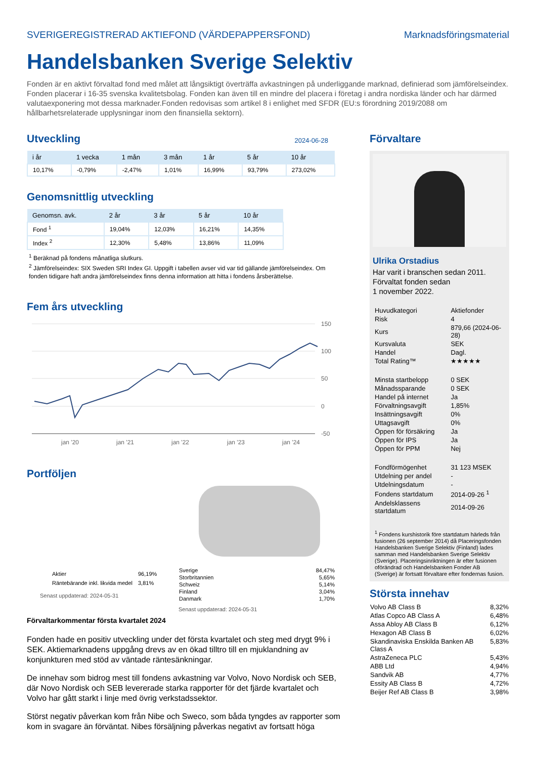SVERIGEREGISTRERAD AKTIEFOND (VÄRDEPAPPERSFOND) Marknadsföringsmaterial
Handelsbanken Sverige Selektiv
Fonden är en aktivt förvaltad fond med målet att långsiktigt överträffa avkastningen på underliggande marknad, definierad som jämförelseindex. Fonden placerar i 16-35 svenska kvalitetsbolag. Fonden kan även till en mindre del placera i företag i andra nordiska länder och har därmed valutaexponering mot dessa marknader.Fonden redovisas som artikel 8 i enlighet med SFDR (EU:s förordning 2019/2088 om hållbarhetsrelaterade upplysningar inom den finansiella sektorn).
Utveckling
2024-06-28
| i år | 1 vecka | 1 mån | 3 mån | 1 år | 5 år | 10 år |
| --- | --- | --- | --- | --- | --- | --- |
| 10,17% | -0,79% | -2,47% | 1,01% | 16,99% | 93,79% | 273,02% |
Genomsnittlig utveckling
| Genomsn. avk. | 2 år | 3 år | 5 år | 10 år |
| --- | --- | --- | --- | --- |
| Fond <sup>1</sup> | 19,04% | 12,03% | 16,21% | 14,35% |
| Index <sup>2</sup> | 12,30% | 5,48% | 13,86% | 11,09% |
<sup>1</sup> Beräknad på fondens månatliga slutkurs.
<sup>2</sup> Jämförelseindex: SIX Sweden SRI Index GI. Uppgift i tabellen avser vid var tid gällande jämförelseindex. Om fonden tidigare haft andra jämförelseindex finns denna information att hitta i fondens årsberättelse.
Fem års utveckling
150
100
50
0
-50
jan '20
jan '21
jan '22
jan '23
jan '24
Portföljen
| Aktier | 96,19% |
| Räntebärande inkl. likvida medel | 3,81% |
Senast uppdaterad: 2024-05-31
| Sverige | 84,47% |
| Storbritannien | 5,65% |
| Schweiz | 5,14% |
| Finland | 3,04% |
| Danmark | 1,70% |
Senast uppdaterad: 2024-05-31
Förvaltarkommentar första kvartalet 2024
Fonden hade en positiv utveckling under det första kvartalet och steg med drygt 9% i SEK. Aktiemarknadens uppgång drevs av en ökad tilltro till en mjuklandning av konjunkturen med stöd av väntade räntesänkningar.
De innehav som bidrog mest till fondens avkastning var Volvo, Novo Nordisk och SEB, där Novo Nordisk och SEB levererade starka rapporter för det fjärde kvartalet och Volvo har gått starkt i linje med övrig verkstadssektor.
Störst negativ påverkan kom från Nibe och Sweco, som båda tyngdes av rapporter som kom in svagare än förväntat. Nibes försäljning påverkas negativt av fortsatt höga
Förvaltare
Ulrika Orstadius
Har varit i branschen sedan 2011.
Förvaltat fonden sedan
1 november 2022.
| Huvudkategori | Aktiefonder |
| Risk | 4 |
| Kurs | 879,66 (2024-06-28) |
| Kursvaluta | SEK |
| Handel | Dagl. |
| Total Rating™ | ★★★★★ |
| Minsta startbelopp | 0 SEK |
| Månadssparande | 0 SEK |
| Handel på internet | Ja |
| Förvaltningsavgift | 1,85% |
| Insättningsavgift | 0% |
| Uttagsavgift | 0% |
| Öppen för försäkring | Ja |
| Öppen för IPS | Ja |
| Öppen för PPM | Nej |
| Fondförmögenhet | 31 123 MSEK |
| Utdelning per andel | - |
| Utdelningsdatum | - |
| Fondens startdatum | 2014-09-26 <sup>1</sup> |
| Andelsklassens startdatum | 2014-09-26 |
<sup>1</sup> Fondens kurshistorik före startdatum härleds från fusionen (26 september 2014) då Placeringsfonden Handelsbanken Sverige Selektiv (Finland) lades samman med Handelsbanken Sverige Selektiv (Sverige). Placeringsinriktningen är efter fusionen oförändrad och Handelsbanken Fonder AB (Sverige) är fortsatt förvaltare efter fondernas fusion.
Största innehav
| Volvo AB Class B | 8,32% |
| Atlas Copco AB Class A | 6,48% |
| Assa Abloy AB Class B | 6,12% |
| Hexagon AB Class B | 6,02% |
| Skandinaviska Enskilda Banken AB Class A | 5,83% |
| AstraZeneca PLC | 5,43% |
| ABB Ltd | 4,94% |
| Sandvik AB | 4,77% |
| Essity AB Class B | 4,72% |
| Beijer Ref AB Class B | 3,98% |